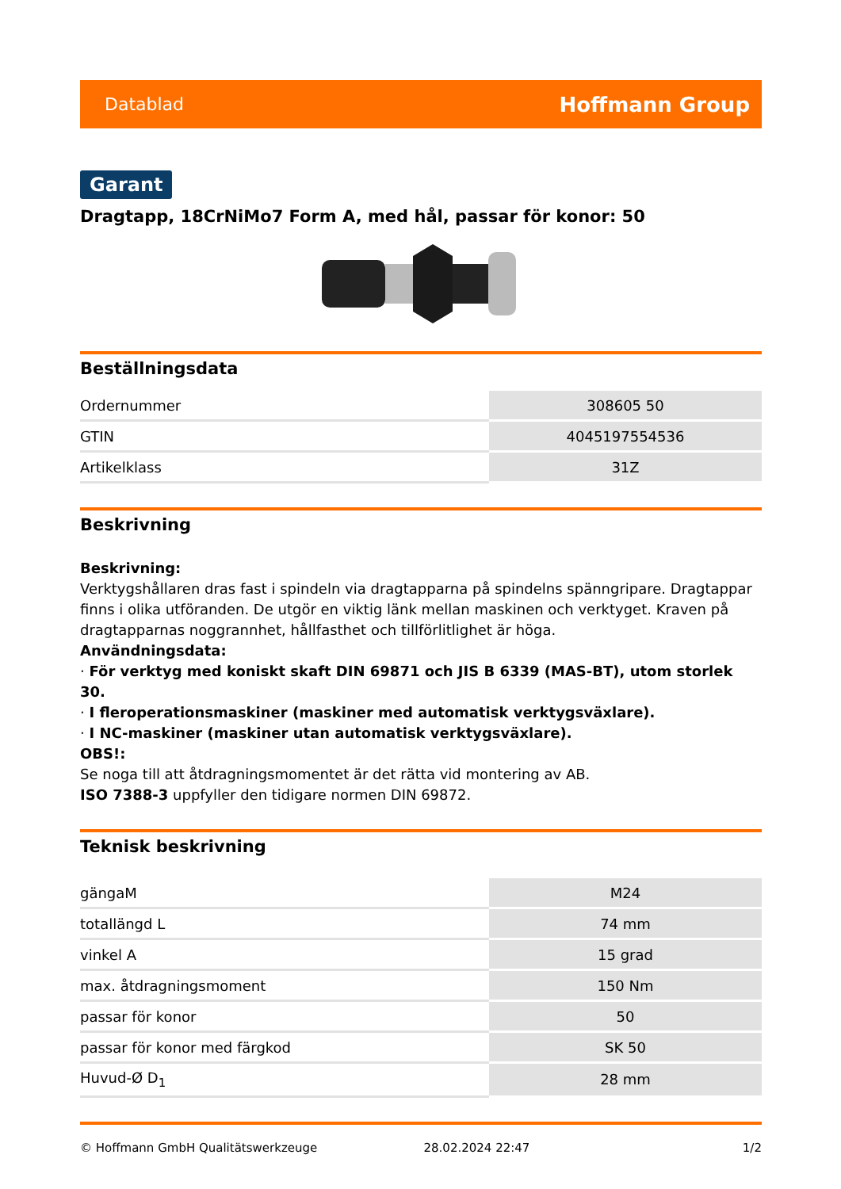Datablad Hoffmann Group
Garant
Dragtapp, 18CrNiMo7 Form A, med hål, passar för konor: 50
Beställningsdata
| Ordernummer | 308605 50 |
| GTIN | 4045197554536 |
| Artikelklass | 31Z |
Beskrivning
Beskrivning:
Verktygshållaren dras fast i spindeln via dragtapparna på spindelns spänngripare. Dragtappar finns i olika utföranden. De utgör en viktig länk mellan maskinen och verktyget. Kraven på dragtapparnas noggrannhet, hållfasthet och tillförlitlighet är höga.
Användningsdata:
· För verktyg med koniskt skaft DIN 69871 och JIS B 6339 (MAS-BT), utom storlek 30.
· I fleroperationsmaskiner (maskiner med automatisk verktygsväxlare).
· I NC-maskiner (maskiner utan automatisk verktygsväxlare).
OBS!:
Se noga till att åtdragningsmomentet är det rätta vid montering av AB.
ISO 7388-3 uppfyller den tidigare normen DIN 69872.
Teknisk beskrivning
| gängaM | M24 |
| totallängd L | 74 mm |
| vinkel A | 15 grad |
| max. åtdragningsmoment | 150 Nm |
| passar för konor | 50 |
| passar för konor med färgkod | SK 50 |
| Huvud-Ø D<sub>1</sub> | 28 mm |
© Hoffmann GmbH Qualitätswerkzeuge 28.02.2024 22:47 1/2